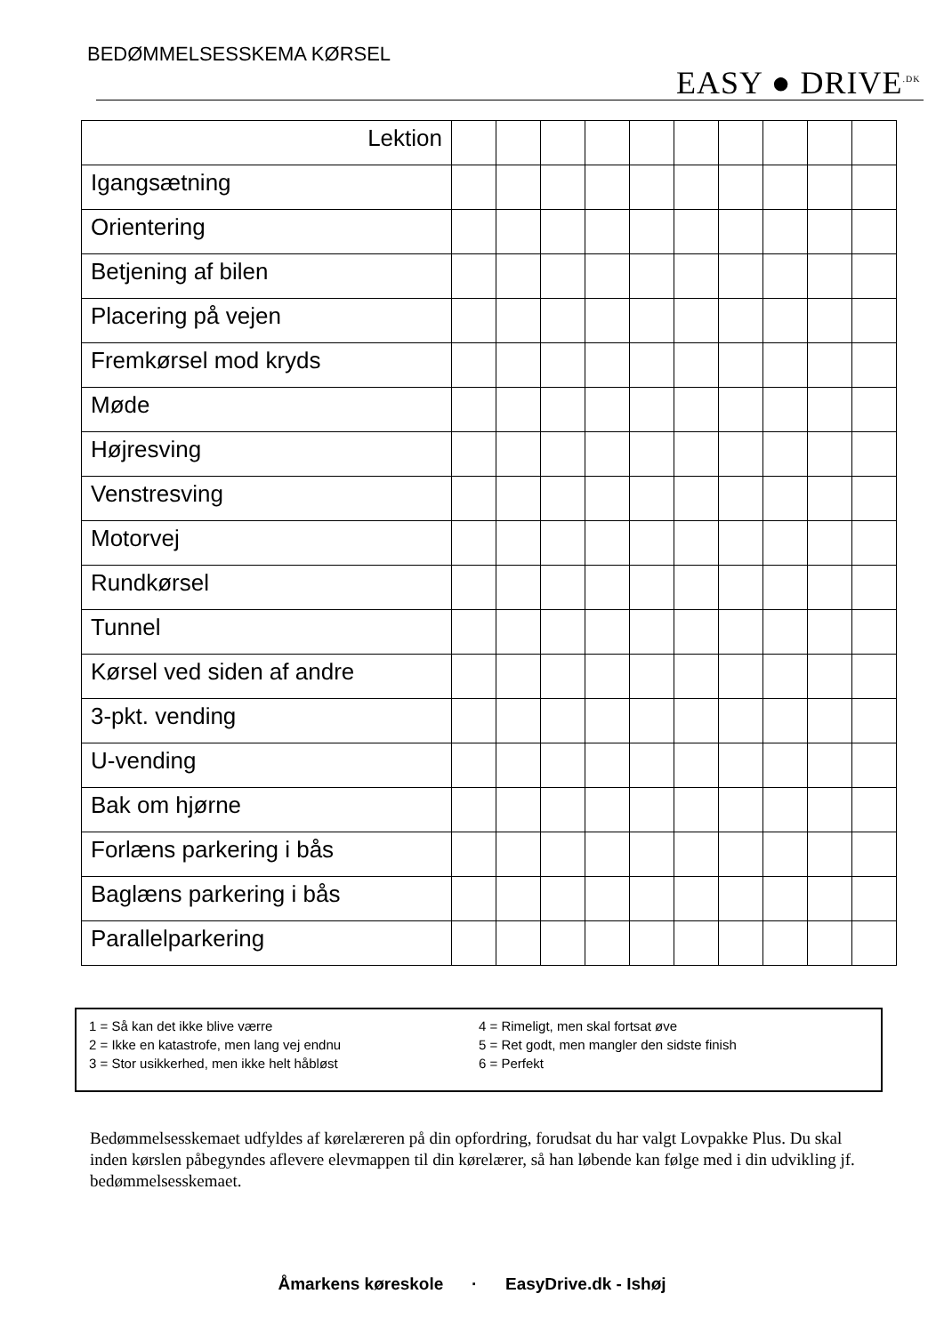BEDØMMELSESSKEMA KØRSEL
EASY ● DRIVE<sup>.DK</sup>
| Lektion | | | | | | | | | | |
| --- | --- | --- | --- | --- | --- | --- | --- | --- | --- | --- |
| Igangsætning | | | | | | | | | | |
| Orientering | | | | | | | | | | |
| Betjening af bilen | | | | | | | | | | |
| Placering på vejen | | | | | | | | | | |
| Fremkørsel mod kryds | | | | | | | | | | |
| Møde | | | | | | | | | | |
| Højresving | | | | | | | | | | |
| Venstresving | | | | | | | | | | |
| Motorvej | | | | | | | | | | |
| Rundkørsel | | | | | | | | | | |
| Tunnel | | | | | | | | | | |
| Kørsel ved siden af andre | | | | | | | | | | |
| 3-pkt. vending | | | | | | | | | | |
| U-vending | | | | | | | | | | |
| Bak om hjørne | | | | | | | | | | |
| Forlæns parkering i bås | | | | | | | | | | |
| Baglæns parkering i bås | | | | | | | | | | |
| Parallelparkering | | | | | | | | | | |
1 = Så kan det ikke blive værre
2 = Ikke en katastrofe, men lang vej endnu
3 = Stor usikkerhed, men ikke helt håbløst
4 = Rimeligt, men skal fortsat øve
5 = Ret godt, men mangler den sidste finish
6 = Perfekt
Bedømmelsesskemaet udfyldes af kørelæreren på din opfordring, forudsat du har valgt Lovpakke Plus. Du skal inden kørslen påbegyndes aflevere elevmappen til din kørelærer, så han løbende kan følge med i din udvikling jf. bedømmelsesskemaet.
Åmarkens køreskole · EasyDrive.dk - Ishøj